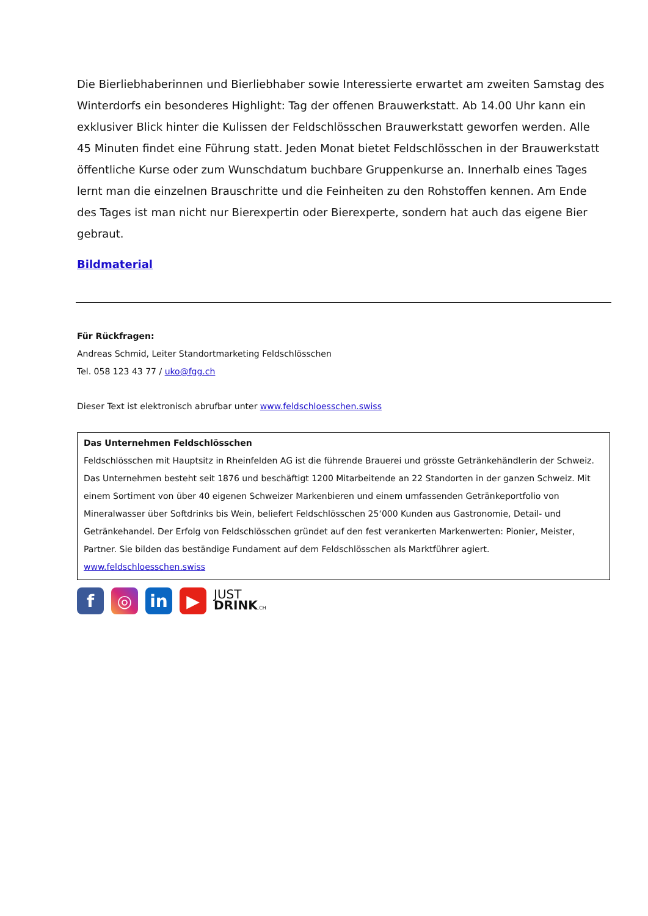Die Bierliebhaberinnen und Bierliebhaber sowie Interessierte erwartet am zweiten Samstag des Winterdorfs ein besonderes Highlight: Tag der offenen Brauwerkstatt. Ab 14.00 Uhr kann ein exklusiver Blick hinter die Kulissen der Feldschlösschen Brauwerkstatt geworfen werden. Alle 45 Minuten findet eine Führung statt. Jeden Monat bietet Feldschlösschen in der Brauwerkstatt öffentliche Kurse oder zum Wunschdatum buchbare Gruppenkurse an. Innerhalb eines Tages lernt man die einzelnen Brauschritte und die Feinheiten zu den Rohstoffen kennen. Am Ende des Tages ist man nicht nur Bierexpertin oder Bierexperte, sondern hat auch das eigene Bier gebraut.
Bildmaterial
Für Rückfragen:
Andreas Schmid, Leiter Standortmarketing Feldschlösschen
Tel. 058 123 43 77 / uko@fgg.ch
Dieser Text ist elektronisch abrufbar unter www.feldschloesschen.swiss
Das Unternehmen Feldschlösschen
Feldschlösschen mit Hauptsitz in Rheinfelden AG ist die führende Brauerei und grösste Getränkehändlerin der Schweiz. Das Unternehmen besteht seit 1876 und beschäftigt 1200 Mitarbeitende an 22 Standorten in der ganzen Schweiz. Mit einem Sortiment von über 40 eigenen Schweizer Markenbieren und einem umfassenden Getränkeportfolio von Mineralwasser über Softdrinks bis Wein, beliefert Feldschlösschen 25‘000 Kunden aus Gastronomie, Detail- und Getränkehandel. Der Erfolg von Feldschlösschen gründet auf den fest verankerten Markenwerten: Pionier, Meister, Partner. Sie bilden das beständige Fundament auf dem Feldschlösschen als Marktführer agiert.
www.feldschloesschen.swiss
f ◎ in ▶
JUST
DRINK.CH